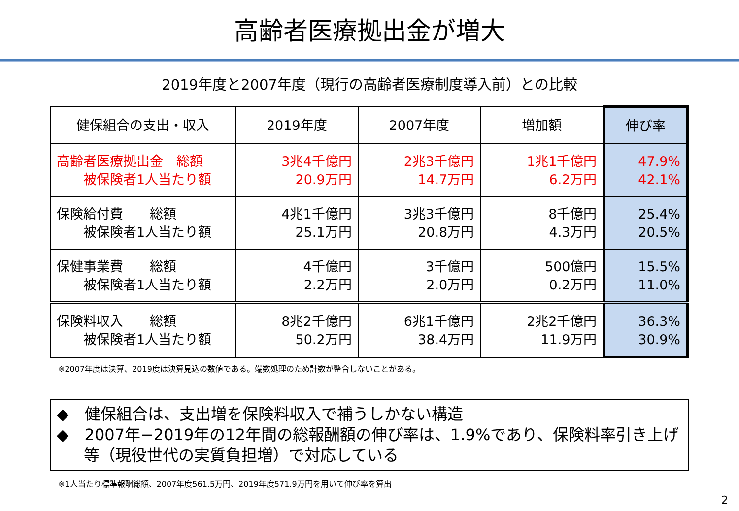高齢者医療拠出金が増大
2019年度と2007年度（現行の高齢者医療制度導入前）との比較
| 健保組合の支出・収入 | 2019年度 | 2007年度 | 増加額 | 伸び率 |
| 高齢者医療拠出金 総額 被保険者1人当たり額 | 3兆4千億円 20.9万円 | 2兆3千億円 14.7万円 | 1兆1千億円 6.2万円 | 47.9% 42.1% |
| 保険給付費 総額 被保険者1人当たり額 | 4兆1千億円 25.1万円 | 3兆3千億円 20.8万円 | 8千億円 4.3万円 | 25.4% 20.5% |
| 保健事業費 総額 被保険者1人当たり額 | 4千億円 2.2万円 | 3千億円 2.0万円 | 500億円 0.2万円 | 15.5% 11.0% |
| 保険料収入 総額 被保険者1人当たり額 | 8兆2千億円 50.2万円 | 6兆1千億円 38.4万円 | 2兆2千億円 11.9万円 | 36.3% 30.9% |
※2007年度は決算、2019度は決算見込の数値である。端数処理のため計数が整合しないことがある。
◆　健保組合は、支出増を保険料収入で補うしかない構造
◆　2007年−2019年の12年間の総報酬額の伸び率は、1.9%であり、保険料率引き上げ等（現役世代の実質負担増）で対応している
※1人当たり標準報酬総額、2007年度561.5万円、2019年度571.9万円を用いて伸び率を算出
2